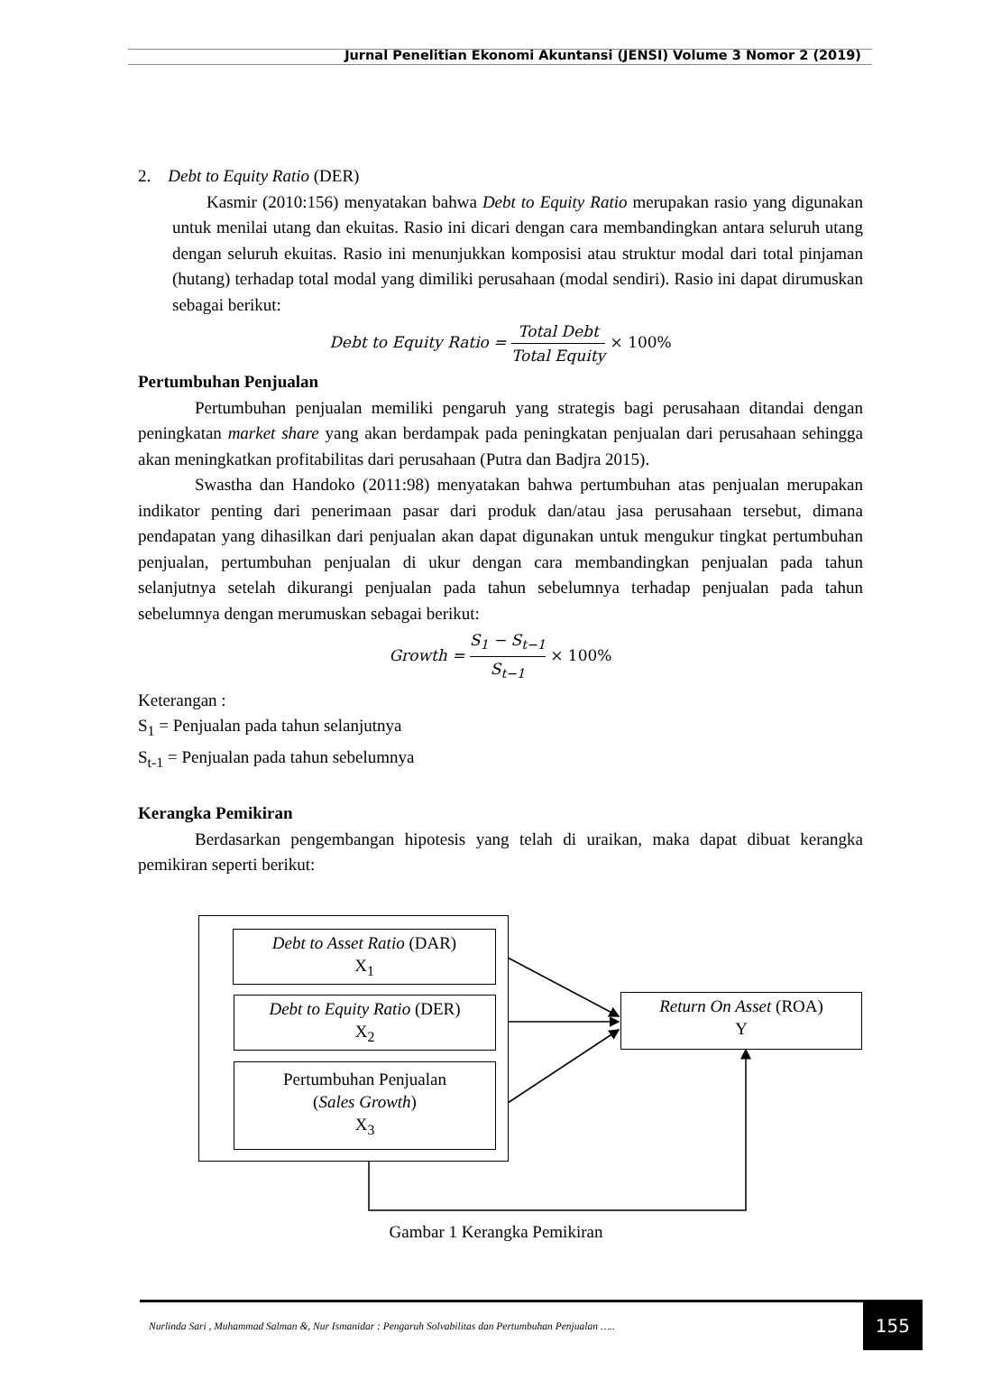Jurnal Penelitian Ekonomi Akuntansi (JENSI) Volume 3 Nomor 2 (2019)
2. Debt to Equity Ratio (DER)
Kasmir (2010:156) menyatakan bahwa Debt to Equity Ratio merupakan rasio yang digunakan untuk menilai utang dan ekuitas. Rasio ini dicari dengan cara membandingkan antara seluruh utang dengan seluruh ekuitas. Rasio ini menunjukkan komposisi atau struktur modal dari total pinjaman (hutang) terhadap total modal yang dimiliki perusahaan (modal sendiri). Rasio ini dapat dirumuskan sebagai berikut:
Debt to Equity Ratio = Total Debt Total Equity × 100%
Pertumbuhan Penjualan
Pertumbuhan penjualan memiliki pengaruh yang strategis bagi perusahaan ditandai dengan peningkatan market share yang akan berdampak pada peningkatan penjualan dari perusahaan sehingga akan meningkatkan profitabilitas dari perusahaan (Putra dan Badjra 2015).
Swastha dan Handoko (2011:98) menyatakan bahwa pertumbuhan atas penjualan merupakan indikator penting dari penerimaan pasar dari produk dan/atau jasa perusahaan tersebut, dimana pendapatan yang dihasilkan dari penjualan akan dapat digunakan untuk mengukur tingkat pertumbuhan penjualan, pertumbuhan penjualan di ukur dengan cara membandingkan penjualan pada tahun selanjutnya setelah dikurangi penjualan pada tahun sebelumnya terhadap penjualan pada tahun sebelumnya dengan merumuskan sebagai berikut:
Growth = S<sub>1</sub> − S<sub>t−1</sub> S<sub>t−1</sub> × 100%
Keterangan :
S<sub>1</sub> = Penjualan pada tahun selanjutnya
S<sub>t-1</sub> = Penjualan pada tahun sebelumnya
Kerangka Pemikiran
Berdasarkan pengembangan hipotesis yang telah di uraikan, maka dapat dibuat kerangka pemikiran seperti berikut:
Debt to Asset Ratio (DAR)
X<sub>1</sub>
Debt to Equity Ratio (DER)
X<sub>2</sub>
Pertumbuhan Penjualan
(Sales Growth)
X<sub>3</sub>
Return On Asset (ROA)
Y
Gambar 1 Kerangka Pemikiran
Nurlinda Sari , Muhammad Salman &, Nur Ismanidar : Pengaruh Solvabilitas dan Pertumbuhan Penjualan ….. 155